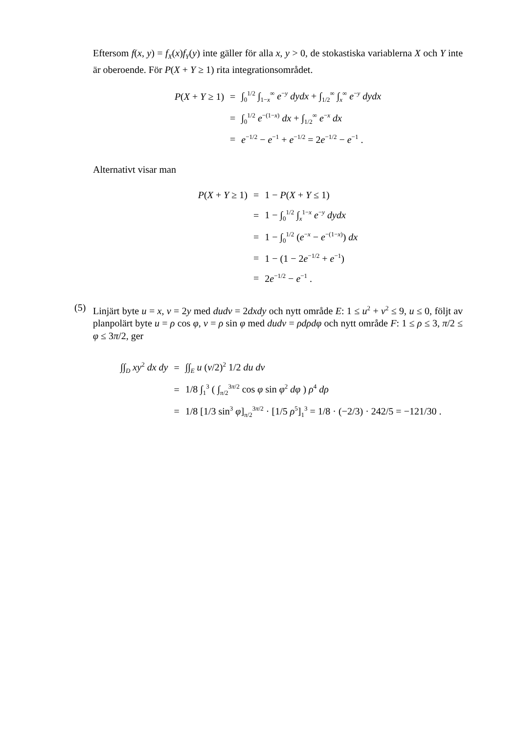Eftersom f(x, y) = f<sub>X</sub>(x)f<sub>Y</sub>(y) inte gäller för alla x, y > 0, de stokastiska variablerna X och Y inte är oberoende. För P(X + Y ≥ 1) rita integrationsområdet.
| P ( X + Y ≥ 1) | = | ∫<sub>0</sub><sup>1/2</sup> ∫<sub>1−x</sub><sup>∞</sup> e<sup>−y</sup> dydx + ∫<sub>1/2</sub><sup>∞</sup> ∫<sub>x</sub><sup>∞</sup> e<sup>−y</sup> dydx |
| | = | ∫<sub>0</sub><sup>1/2</sup> e<sup>−(1−x)</sup> dx + ∫<sub>1/2</sub><sup>∞</sup> e<sup>−x</sup> dx |
| | = | e<sup>−1/2</sup> − e<sup>−1</sup> + e<sup>−1/2</sup> = 2 e<sup>−1/2</sup> − e<sup>−1</sup> . |
Alternativt visar man
| P ( X + Y ≥ 1) | = | 1 − P ( X + Y ≤ 1) |
| | = | 1 − ∫<sub>0</sub><sup>1/2</sup> ∫<sub>x</sub><sup>1−x</sup> e<sup>−y</sup> dydx |
| | = | 1 − ∫<sub>0</sub><sup>1/2</sup> ( e<sup>−x</sup> − e<sup>−(1−x)</sup>) dx |
| | = | 1 − (1 − 2 e<sup>−1/2</sup> + e<sup>−1</sup>) |
| | = | 2 e<sup>−1/2</sup> − e<sup>−1</sup> . |
(5)
Linjärt byte u = x, v = 2y med dudv = 2dxdy och nytt område E: 1 ≤ u<sup>2</sup> + v<sup>2</sup> ≤ 9, u ≤ 0, följt av planpolärt byte u = ρ cos φ, v = ρ sin φ med dudv = ρdρdφ och nytt område F: 1 ≤ ρ ≤ 3, π/2 ≤ φ ≤ 3π/2, ger
| ∫∫<sub>D</sub> xy<sup>2</sup> dx dy | = | ∫∫<sub>E</sub> u ( v /2)<sup>2</sup> 1/2 du dv |
| | = | 1/8 ∫<sub>1</sub><sup>3</sup> ( ∫<sub>π/2</sub><sup>3π/2</sup> cos φ sin φ<sup>2</sup> dφ ) ρ<sup>4</sup> dρ |
| | = | 1/8 [1/3 sin<sup>3</sup> φ ]<sub>π/2</sub><sup>3π/2</sup> · [1/5 ρ<sup>5</sup>]<sub>1</sub><sup>3</sup> = 1/8 · (−2/3) · 242/5 = −121/30 . |